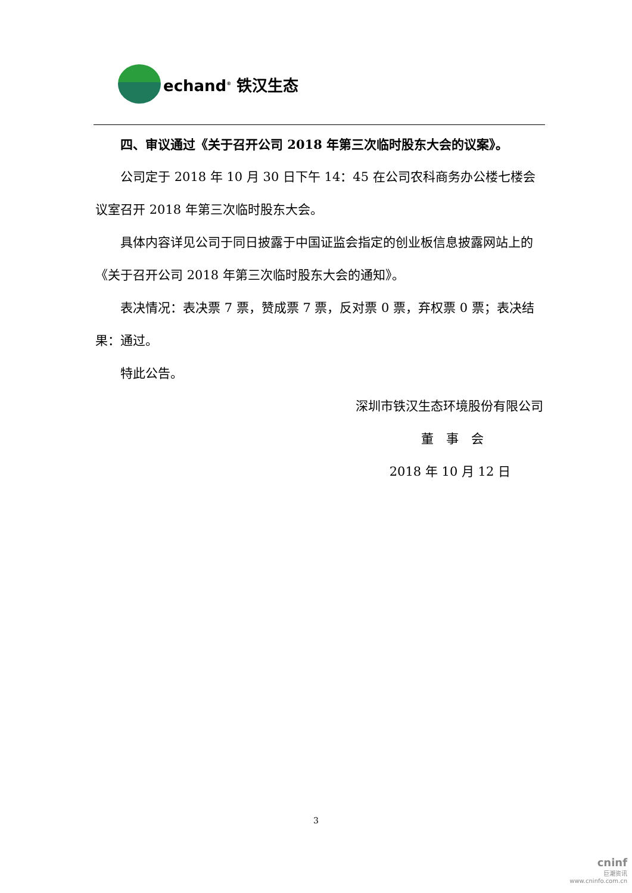echand<sup>®</sup> 铁汉生态
四、审议通过《关于召开公司 2018 年第三次临时股东大会的议案》。
公司定于 2018 年 10 月 30 日下午 14：45 在公司农科商务办公楼七楼会议室召开 2018 年第三次临时股东大会。
具体内容详见公司于同日披露于中国证监会指定的创业板信息披露网站上的《关于召开公司 2018 年第三次临时股东大会的通知》。
表决情况：表决票 7 票，赞成票 7 票，反对票 0 票，弃权票 0 票；表决结果：通过。
特此公告。
深圳市铁汉生态环境股份有限公司
董　事　会
2018 年 10 月 12 日
3
cninf
巨潮资讯
www.cninfo.com.cn